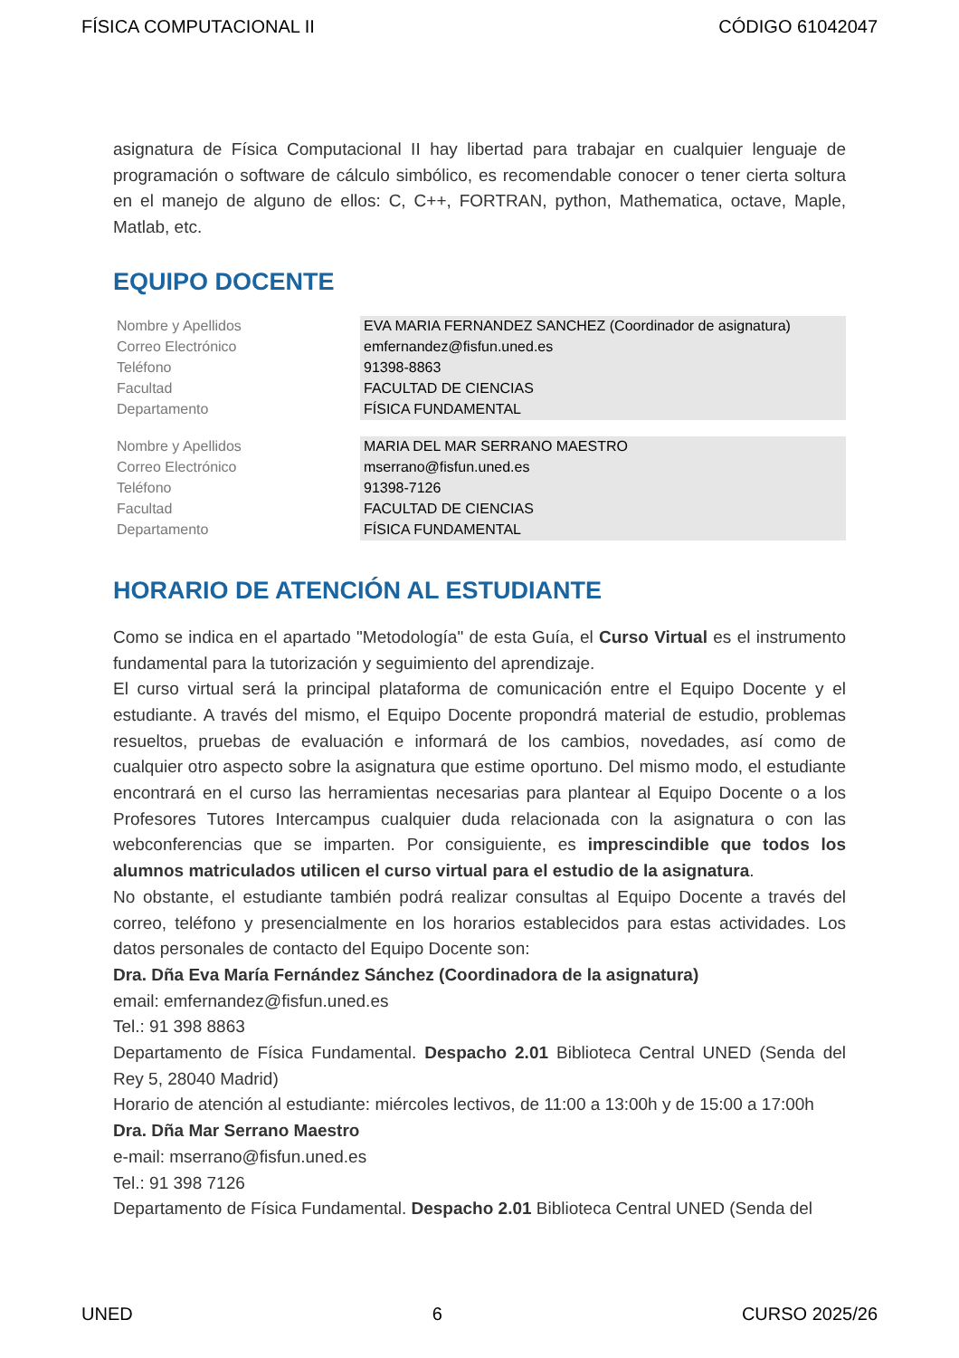FÍSICA COMPUTACIONAL II CÓDIGO 61042047
asignatura de Física Computacional II hay libertad para trabajar en cualquier lenguaje de programación o software de cálculo simbólico, es recomendable conocer o tener cierta soltura en el manejo de alguno de ellos: C, C++, FORTRAN, python, Mathematica, octave, Maple, Matlab, etc.
EQUIPO DOCENTE
| Nombre y Apellidos | EVA MARIA FERNANDEZ SANCHEZ (Coordinador de asignatura) |
| Correo Electrónico | emfernandez@fisfun.uned.es |
| Teléfono | 91398-8863 |
| Facultad | FACULTAD DE CIENCIAS |
| Departamento | FÍSICA FUNDAMENTAL |
| Nombre y Apellidos | MARIA DEL MAR SERRANO MAESTRO |
| Correo Electrónico | mserrano@fisfun.uned.es |
| Teléfono | 91398-7126 |
| Facultad | FACULTAD DE CIENCIAS |
| Departamento | FÍSICA FUNDAMENTAL |
HORARIO DE ATENCIÓN AL ESTUDIANTE
Como se indica en el apartado "Metodología" de esta Guía, el Curso Virtual es el instrumento fundamental para la tutorización y seguimiento del aprendizaje.
El curso virtual será la principal plataforma de comunicación entre el Equipo Docente y el estudiante. A través del mismo, el Equipo Docente propondrá material de estudio, problemas resueltos, pruebas de evaluación e informará de los cambios, novedades, así como de cualquier otro aspecto sobre la asignatura que estime oportuno. Del mismo modo, el estudiante encontrará en el curso las herramientas necesarias para plantear al Equipo Docente o a los Profesores Tutores Intercampus cualquier duda relacionada con la asignatura o con las webconferencias que se imparten. Por consiguiente, es imprescindible que todos los alumnos matriculados utilicen el curso virtual para el estudio de la asignatura.
No obstante, el estudiante también podrá realizar consultas al Equipo Docente a través del correo, teléfono y presencialmente en los horarios establecidos para estas actividades. Los datos personales de contacto del Equipo Docente son:
Dra. Dña Eva María Fernández Sánchez (Coordinadora de la asignatura)
email: emfernandez@fisfun.uned.es
Tel.: 91 398 8863
Departamento de Física Fundamental. Despacho 2.01 Biblioteca Central UNED (Senda del Rey 5, 28040 Madrid)
Horario de atención al estudiante: miércoles lectivos, de 11:00 a 13:00h y de 15:00 a 17:00h
Dra. Dña Mar Serrano Maestro
e-mail: mserrano@fisfun.uned.es
Tel.: 91 398 7126
Departamento de Física Fundamental. Despacho 2.01 Biblioteca Central UNED (Senda del
UNED 6 CURSO 2025/26